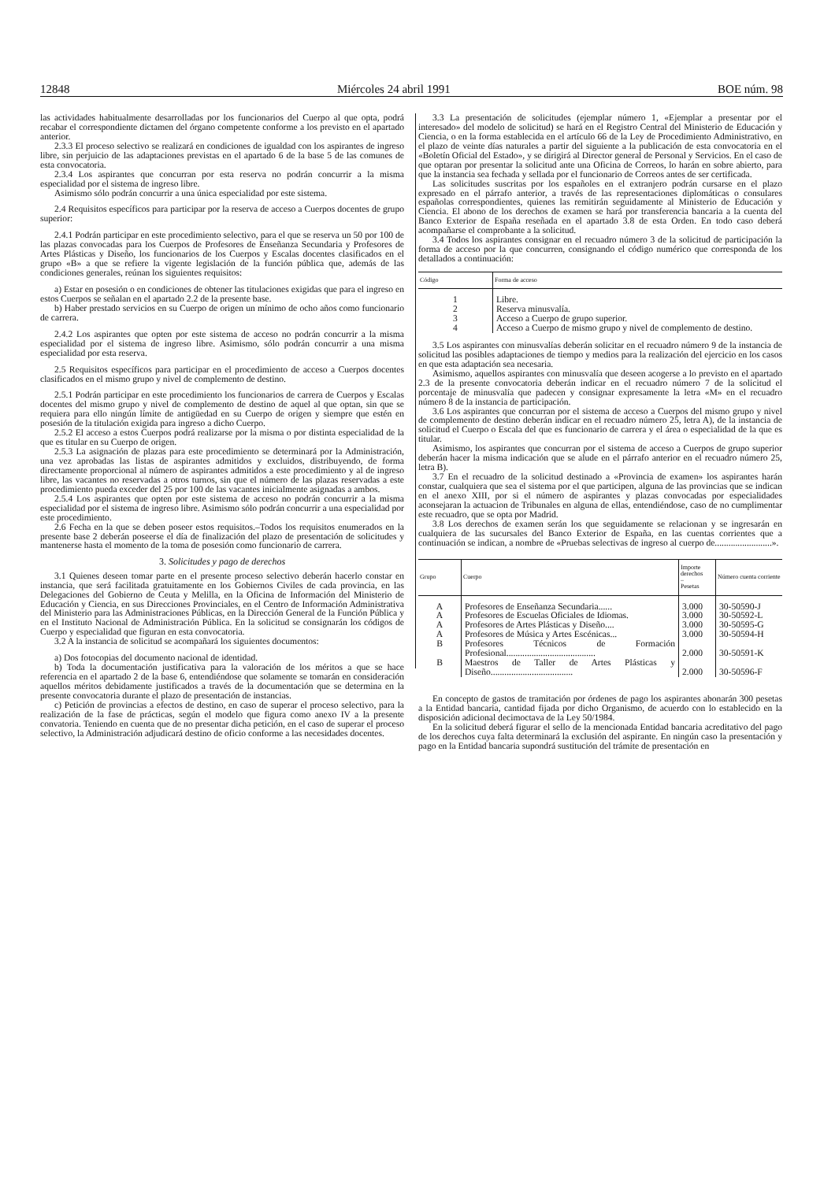12848 Miércoles 24 abril 1991 BOE núm. 98
las actividades habitualmente desarrolladas por los funcionarios del Cuerpo al que opta, podrá recabar el correspondiente dictamen del órgano competente conforme a los previsto en el apartado anterior.
2.3.3 El proceso selectivo se realizará en condiciones de igualdad con los aspirantes de ingreso libre, sin perjuicio de las adaptaciones previstas en el apartado 6 de la base 5 de las comunes de esta convocatoria.
2.3.4 Los aspirantes que concurran por esta reserva no podrán concurrir a la misma especialidad por el sistema de ingreso libre.
Asimismo sólo podrán concurrir a una única especialidad por este sistema.
2.4 Requisitos específicos para participar por la reserva de acceso a Cuerpos docentes de grupo superior:
2.4.1 Podrán participar en este procedimiento selectivo, para el que se reserva un 50 por 100 de las plazas convocadas para los Cuerpos de Profesores de Enseñanza Secundaria y Profesores de Artes Plásticas y Diseño, los funcionarios de los Cuerpos y Escalas docentes clasificados en el grupo «B» a que se refiere la vigente legislación de la función pública que, además de las condiciones generales, reúnan los siguientes requisitos:
a) Estar en posesión o en condiciones de obtener las titulaciones exigidas que para el ingreso en estos Cuerpos se señalan en el apartado 2.2 de la presente base.
b) Haber prestado servicios en su Cuerpo de origen un mínimo de ocho años como funcionario de carrera.
2.4.2 Los aspirantes que opten por este sistema de acceso no podrán concurrir a la misma especialidad por el sistema de ingreso libre. Asimismo, sólo podrán concurrir a una misma especialidad por esta reserva.
2.5 Requisitos específicos para participar en el procedimiento de acceso a Cuerpos docentes clasificados en el mismo grupo y nivel de complemento de destino.
2.5.1 Podrán participar en este procedimiento los funcionarios de carrera de Cuerpos y Escalas docentes del mismo grupo y nivel de complemento de destino de aquel al que optan, sin que se requiera para ello ningún límite de antigüedad en su Cuerpo de origen y siempre que estén en posesión de la titulación exigida para ingreso a dicho Cuerpo.
2.5.2 El acceso a estos Cuerpos podrá realizarse por la misma o por distinta especialidad de la que es titular en su Cuerpo de origen.
2.5.3 La asignación de plazas para este procedimiento se determinará por la Administración, una vez aprobadas las listas de aspirantes admitidos y excluidos, distribuyendo, de forma directamente proporcional al número de aspirantes admitidos a este procedimiento y al de ingreso libre, las vacantes no reservadas a otros turnos, sin que el número de las plazas reservadas a este procedimiento pueda exceder del 25 por 100 de las vacantes inicialmente asignadas a ambos.
2.5.4 Los aspirantes que opten por este sistema de acceso no podrán concurrir a la misma especialidad por el sistema de ingreso libre. Asimismo sólo podrán concurrir a una especialidad por este procedimiento.
2.6 Fecha en la que se deben poseer estos requisitos.–Todos los requisitos enumerados en la presente base 2 deberán poseerse el día de finalización del plazo de presentación de solicitudes y mantenerse hasta el momento de la toma de posesión como funcionario de carrera.
3. Solicitudes y pago de derechos
3.1 Quienes deseen tomar parte en el presente proceso selectivo deberán hacerlo constar en instancia, que será facilitada gratuitamente en los Gobiernos Civiles de cada provincia, en las Delegaciones del Gobierno de Ceuta y Melilla, en la Oficina de Información del Ministerio de Educación y Ciencia, en sus Direcciones Provinciales, en el Centro de Información Administrativa del Ministerio para las Administraciones Públicas, en la Dirección General de la Función Pública y en el Instituto Nacional de Administración Pública. En la solicitud se consignarán los códigos de Cuerpo y especialidad que figuran en esta convocatoria.
3.2 A la instancia de solicitud se acompañará los siguientes documentos:
a) Dos fotocopias del documento nacional de identidad.
b) Toda la documentación justificativa para la valoración de los méritos a que se hace referencia en el apartado 2 de la base 6, entendiéndose que solamente se tomarán en consideración aquellos méritos debidamente justificados a través de la documentación que se determina en la presente convocatoria durante el plazo de presentación de instancias.
c) Petición de provincias a efectos de destino, en caso de superar el proceso selectivo, para la realización de la fase de prácticas, según el modelo que figura como anexo IV a la presente convatoria. Teniendo en cuenta que de no presentar dicha petición, en el caso de superar el proceso selectivo, la Administración adjudicará destino de oficio conforme a las necesidades docentes.
3.3 La presentación de solicitudes (ejemplar número 1, «Ejemplar a presentar por el interesado» del modelo de solicitud) se hará en el Registro Central del Ministerio de Educación y Ciencia, o en la forma establecida en el artículo 66 de la Ley de Procedimiento Administrativo, en el plazo de veinte días naturales a partir del siguiente a la publicación de esta convocatoria en el «Boletín Oficial del Estado», y se dirigirá al Director general de Personal y Servicios. En el caso de que optaran por presentar la solicitud ante una Oficina de Correos, lo harán en sobre abierto, para que la instancia sea fechada y sellada por el funcionario de Correos antes de ser certificada.
Las solicitudes suscritas por los españoles en el extranjero podrán cursarse en el plazo expresado en el párrafo anterior, a través de las representaciones diplomáticas o consulares españolas correspondientes, quienes las remitirán seguidamente al Ministerio de Educación y Ciencia. El abono de los derechos de examen se hará por transferencia bancaria a la cuenta del Banco Exterior de España reseñada en el apartado 3.8 de esta Orden. En todo caso deberá acompañarse el comprobante a la solicitud.
3.4 Todos los aspirantes consignar en el recuadro número 3 de la solicitud de participación la forma de acceso por la que concurren, consignando el código numérico que corresponda de los detallados a continuación:
| Código | Forma de acceso |
| --- | --- |
| 1 | Libre. |
| 2 | Reserva minusvalía. |
| 3 | Acceso a Cuerpo de grupo superior. |
| 4 | Acceso a Cuerpo de mismo grupo y nivel de complemento de destino. |
3.5 Los aspirantes con minusvalías deberán solicitar en el recuadro número 9 de la instancia de solicitud las posibles adaptaciones de tiempo y medios para la realización del ejercicio en los casos en que esta adaptación sea necesaria.
Asimismo, aquellos aspirantes con minusvalía que deseen acogerse a lo previsto en el apartado 2.3 de la presente convocatoria deberán indicar en el recuadro número 7 de la solicitud el porcentaje de minusvalía que padecen y consignar expresamente la letra «M» en el recuadro número 8 de la instancia de participación.
3.6 Los aspirantes que concurran por el sistema de acceso a Cuerpos del mismo grupo y nivel de complemento de destino deberán indicar en el recuadro número 25, letra A), de la instancia de solicitud el Cuerpo o Escala del que es funcionario de carrera y el área o especialidad de la que es titular.
Asimismo, los aspirantes que concurran por el sistema de acceso a Cuerpos de grupo superior deberán hacer la misma indicación que se alude en el párrafo anterior en el recuadro número 25, letra B).
3.7 En el recuadro de la solicitud destinado a «Provincia de examen» los aspirantes harán constar, cualquiera que sea el sistema por el que participen, alguna de las provincias que se indican en el anexo XIII, por si el número de aspirantes y plazas convocadas por especialidades aconsejaran la actuacion de Tribunales en alguna de ellas, entendiéndose, caso de no cumplimentar este recuadro, que se opta por Madrid.
3.8 Los derechos de examen serán los que seguidamente se relacionan y se ingresarán en cualquiera de las sucursales del Banco Exterior de España, en las cuentas corrientes que a continuación se indican, a nombre de «Pruebas selectivas de ingreso al cuerpo de.........................».
| Grupo | Cuerpo | Importe derechos – Pesetas | Número cuenta corriente |
| --- | --- | --- | --- |
| A | Profesores de Enseñanza Secundaria...... | 3.000 | 30-50590-J |
| A | Profesores de Escuelas Oficiales de Idiomas. | 3.000 | 30-50592-L |
| A | Profesores de Artes Plásticas y Diseño.... | 3.000 | 30-50595-G |
| A | Profesores de Música y Artes Escénicas... | 3.000 | 30-50594-H |
| B | Profesores Técnicos de Formación Profesional....................................... | 2.000 | 30-50591-K |
| B | Maestros de Taller de Artes Plásticas y Diseño.................................... | 2.000 | 30-50596-F |
En concepto de gastos de tramitación por órdenes de pago los aspirantes abonarán 300 pesetas a la Entidad bancaria, cantidad fijada por dicho Organismo, de acuerdo con lo establecido en la disposición adicional decimoctava de la Ley 50/1984.
En la solicitud deberá figurar el sello de la mencionada Entidad bancaria acreditativo del pago de los derechos cuya falta determinará la exclusión del aspirante. En ningún caso la presentación y pago en la Entidad bancaria supondrá sustitución del trámite de presentación en